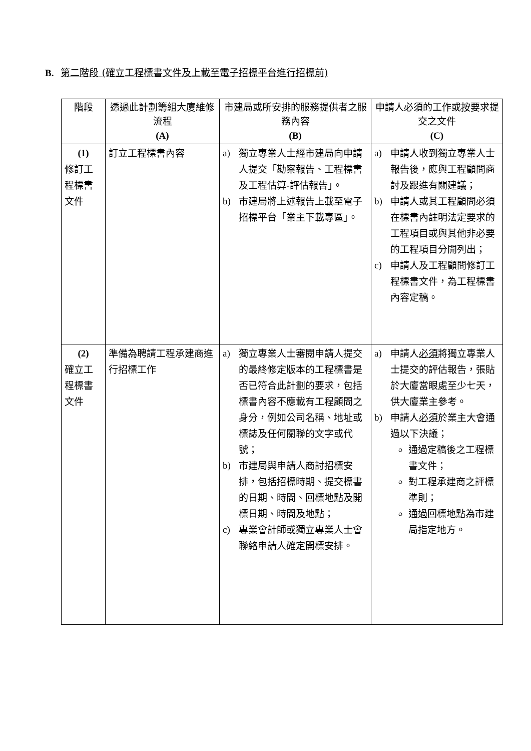B. 第二階段 (確立工程標書文件及上載至電子招標平台進行招標前)
| 階段 | 透過此計劃籌組大廈維修流程 (A) | 市建局或所安排的服務提供者之服務內容 (B) | 申請人必須的工作或按要求提交之文件 (C) |
| --- | --- | --- | --- |
| (1) 修訂工程標書文件 | 訂立工程標書內容 | a) 獨立專業人士經市建局向申請人提交「勘察報告、工程標書及工程估算-評估報告」。 b) 市建局將上述報告上載至電子招標平台「業主下載專區」。 | a) 申請人收到獨立專業人士報告後，應與工程顧問商討及跟進有關建議； b) 申請人或其工程顧問必須在標書內註明法定要求的工程項目或與其他非必要的工程項目分開列出； c) 申請人及工程顧問修訂工程標書文件，為工程標書內容定稿。 |
| (2) 確立工程標書文件 | 準備為聘請工程承建商進行招標工作 | a) 獨立專業人士審閱申請人提交的最終修定版本的工程標書是否已符合此計劃的要求，包括標書內容不應載有工程顧問之身分，例如公司名稱、地址或標誌及任何關聯的文字或代號； b) 市建局與申請人商討招標安排，包括招標時期、提交標書的日期、時間、回標地點及開標日期、時間及地點； c) 專業會計師或獨立專業人士會聯絡申請人確定開標安排。 | a) 申請人 必須 將獨立專業人士提交的評估報告，張貼於大廈當眼處至少七天，供大廈業主參考。 b) 申請人 必須 於業主大會通過以下決議； 通過定稿後之工程標書文件； 對工程承建商之評標準則； 通過回標地點為市建局指定地方。 |